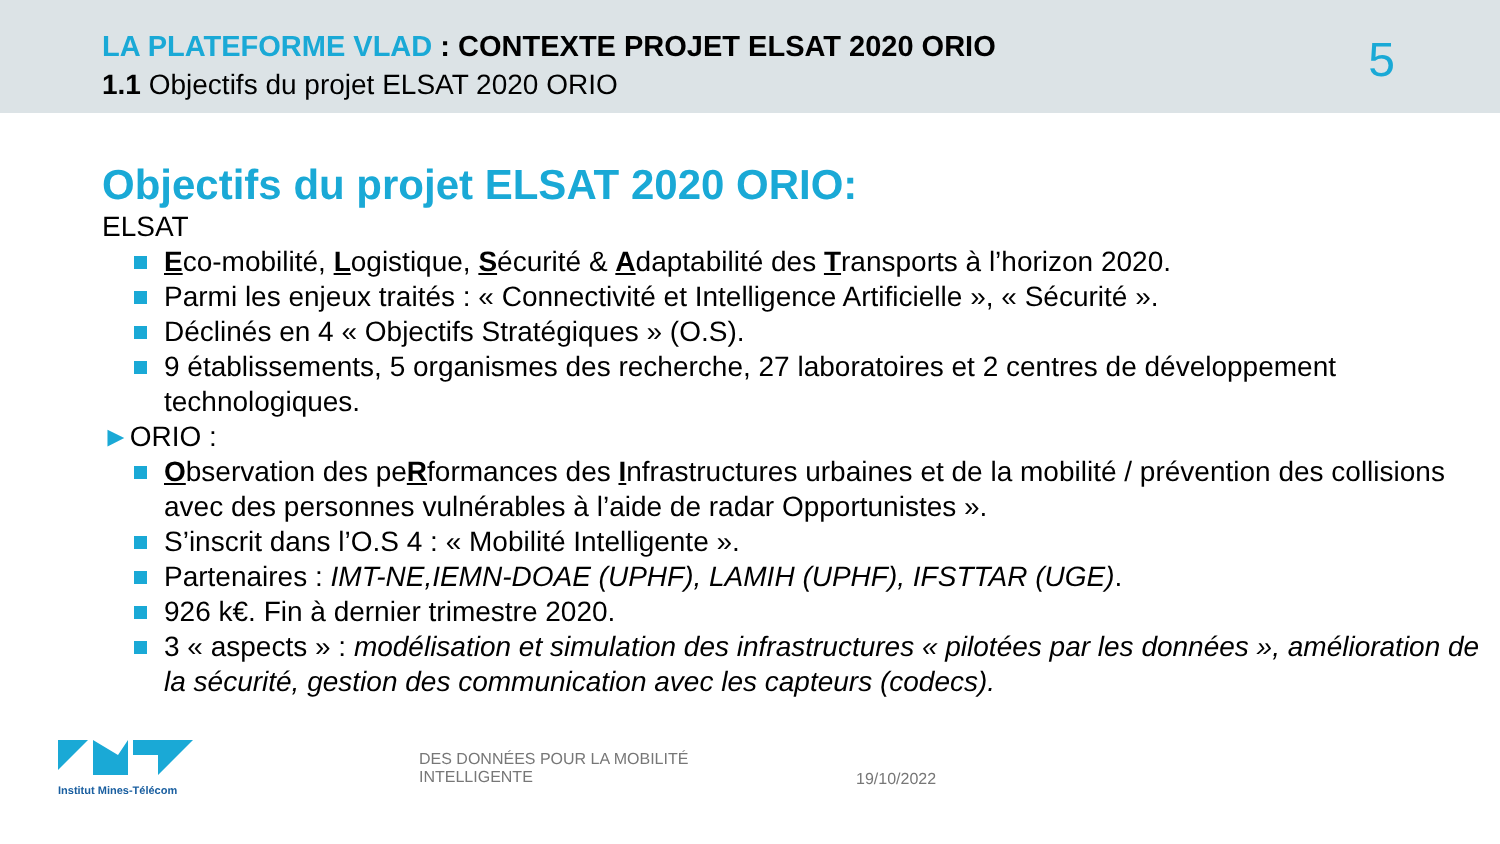LA PLATEFORME VLAD : CONTEXTE PROJET ELSAT 2020 ORIO
1.1 Objectifs du projet ELSAT 2020 ORIO
5
Objectifs du projet ELSAT 2020 ORIO:
ELSAT
Eco-mobilité, Logistique, Sécurité & Adaptabilité des Transports à l’horizon 2020.
Parmi les enjeux traités : « Connectivité et Intelligence Artificielle », « Sécurité ».
Déclinés en 4 « Objectifs Stratégiques » (O.S).
9 établissements, 5 organismes des recherche, 27 laboratoires et 2 centres de développement technologiques.
►ORIO :
Observation des peRformances des Infrastructures urbaines et de la mobilité / prévention des collisions avec des personnes vulnérables à l’aide de radar Opportunistes ».
S’inscrit dans l’O.S 4 : « Mobilité Intelligente ».
Partenaires : IMT-NE,IEMN-DOAE (UPHF), LAMIH (UPHF), IFSTTAR (UGE).
926 k€. Fin à dernier trimestre 2020.
3 « aspects » : modélisation et simulation des infrastructures « pilotées par les données », amélioration de la sécurité, gestion des communication avec les capteurs (codecs).
Institut Mines-Télécom
DES DONNÉES POUR LA MOBILITÉ
INTELLIGENTE
19/10/2022